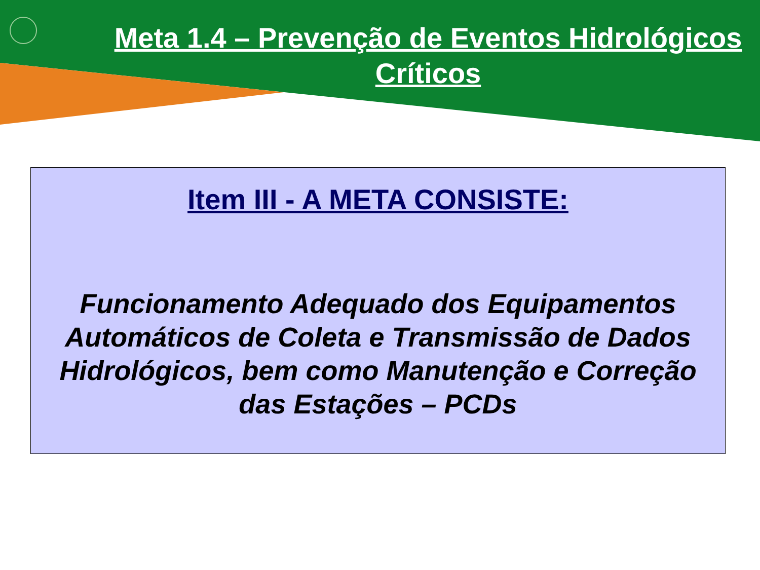Meta 1.4 – Prevenção de Eventos Hidrológicos Críticos
Item III - A META CONSISTE:
Funcionamento Adequado dos Equipamentos Automáticos de Coleta e Transmissão de Dados Hidrológicos, bem como Manutenção e Correção das Estações – PCDs